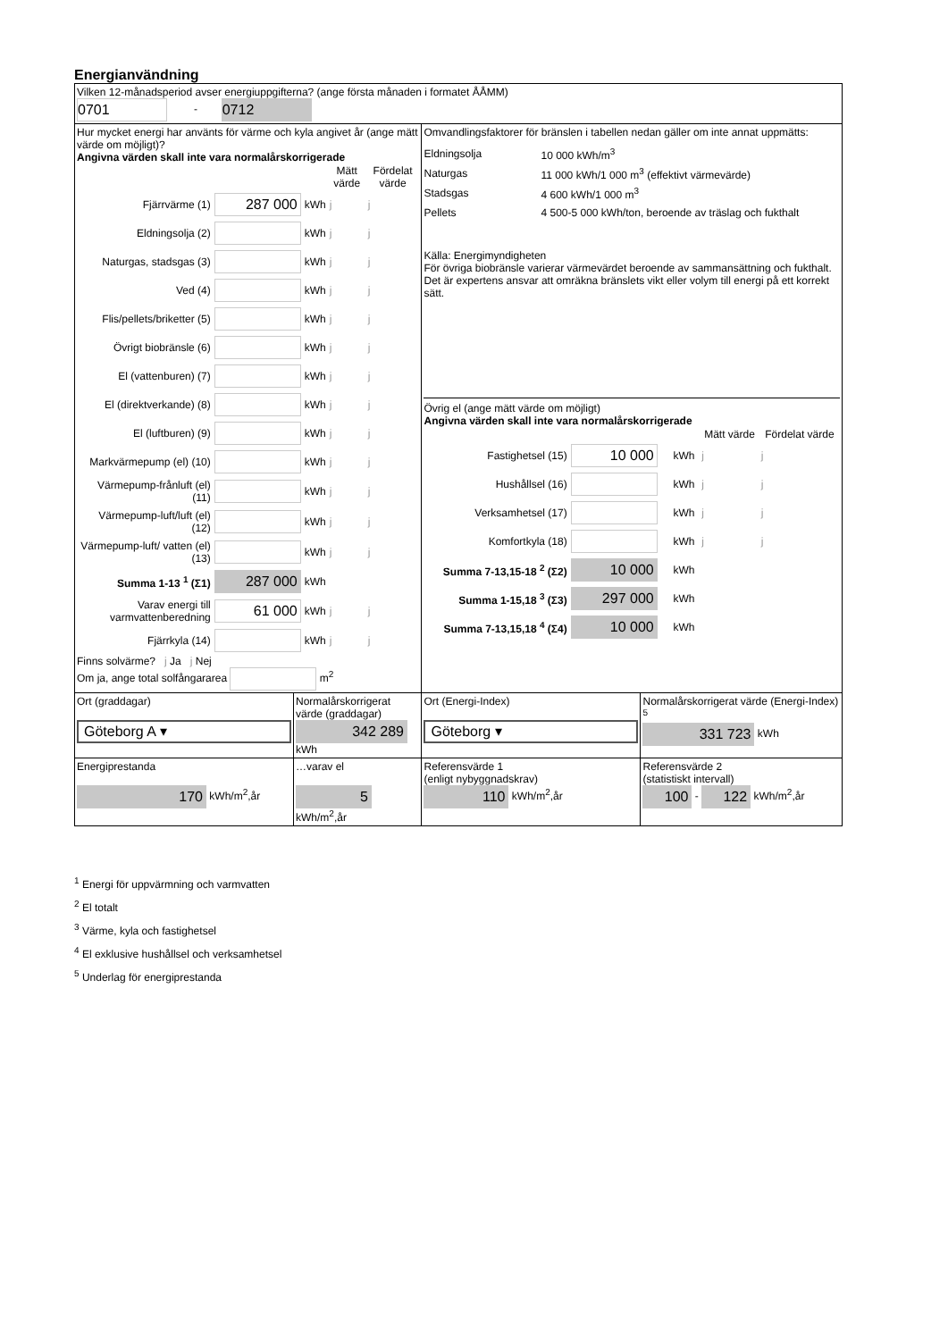Energianvändning
| Vilken 12-månadsperiod avser energiuppgifterna? (ange första månaden i formatet ÅÅMM) 0701 - 0712 | | | |
| Hur mycket energi har använts för värme och kyla angivet år (ange mätt värde om möjligt)? Angivna värden skall inte vara normalårskorrigerade / / / / Mätt värde / Fördelat värde / / Fjärrvärme (1) / 287 000 / kWh / j / j / / Eldningsolja (2) / / kWh / j / j / / Naturgas, stadsgas (3) / / kWh / j / j / / Ved (4) / / kWh / j / j / / Flis/pellets/briketter (5) / / kWh / j / j / / Övrigt biobränsle (6) / / kWh / j / j / / El (vattenburen) (7) / / kWh / j / j / / El (direktverkande) (8) / / kWh / j / j / / El (luftburen) (9) / / kWh / j / j / / Markvärmepump (el) (10) / / kWh / j / j / / Värmepump-frånluft (el) (11) / / kWh / j / j / / Värmepump-luft/luft (el) (12) / / kWh / j / j / / Värmepump-luft/ vatten (el) (13) / / kWh / j / j / / Summa 1-13 <sup>1</sup> (Σ1) / 287 000 / kWh / / / / Varav energi till varmvattenberedning / 61 000 / kWh / j / j / / Fjärrkyla (14) / / kWh / j / j / Finns solvärme? j Ja j Nej Om ja, ange total solfångararea m<sup>2</sup> | | Omvandlingsfaktorer för bränslen i tabellen nedan gäller om inte annat uppmätts: / Eldningsolja / 10 000 kWh/m<sup>3</sup> / / Naturgas / 11 000 kWh/1 000 m<sup>3</sup> (effektivt värmevärde) / / Stadsgas / 4 600 kWh/1 000 m<sup>3</sup> / / Pellets / 4 500-5 000 kWh/ton, beroende av träslag och fukthalt / Källa: Energimyndigheten För övriga biobränsle varierar värmevärdet beroende av sammansättning och fukthalt. Det är expertens ansvar att omräkna bränslets vikt eller volym till energi på ett korrekt sätt. Övrig el (ange mätt värde om möjligt) Angivna värden skall inte vara normalårskorrigerade / / / / Mätt värde / Fördelat värde / / Fastighetsel (15) / 10 000 / kWh / j / j / / Hushållsel (16) / / kWh / j / j / / Verksamhetsel (17) / / kWh / j / j / / Komfortkyla (18) / / kWh / j / j / / Summa 7-13,15-18 <sup>2</sup> (Σ2) / 10 000 / kWh / / / / Summa 1-15,18 <sup>3</sup> (Σ3) / 297 000 / kWh / / / / Summa 7-13,15,18 <sup>4</sup> (Σ4) / 10 000 / kWh / / / | |
| Ort (graddagar) Göteborg A ▾ | Normalårskorrigerat värde (graddagar) 342 289 kWh | Ort (Energi-Index) Göteborg ▾ | Normalårskorrigerat värde (Energi-Index) <sup>5</sup> 331 723 kWh |
| Energiprestanda 170 kWh/m<sup>2</sup>,år | …varav el 5 kWh/m<sup>2</sup>,år | Referensvärde 1 (enligt nybyggnadskrav) 110 kWh/m<sup>2</sup>,år | Referensvärde 2 (statistiskt intervall) 100 - 122 kWh/m<sup>2</sup>,år |
<sup>1</sup> Energi för uppvärmning och varmvatten
<sup>2</sup> El totalt
<sup>3</sup> Värme, kyla och fastighetsel
<sup>4</sup> El exklusive hushållsel och verksamhetsel
<sup>5</sup> Underlag för energiprestanda